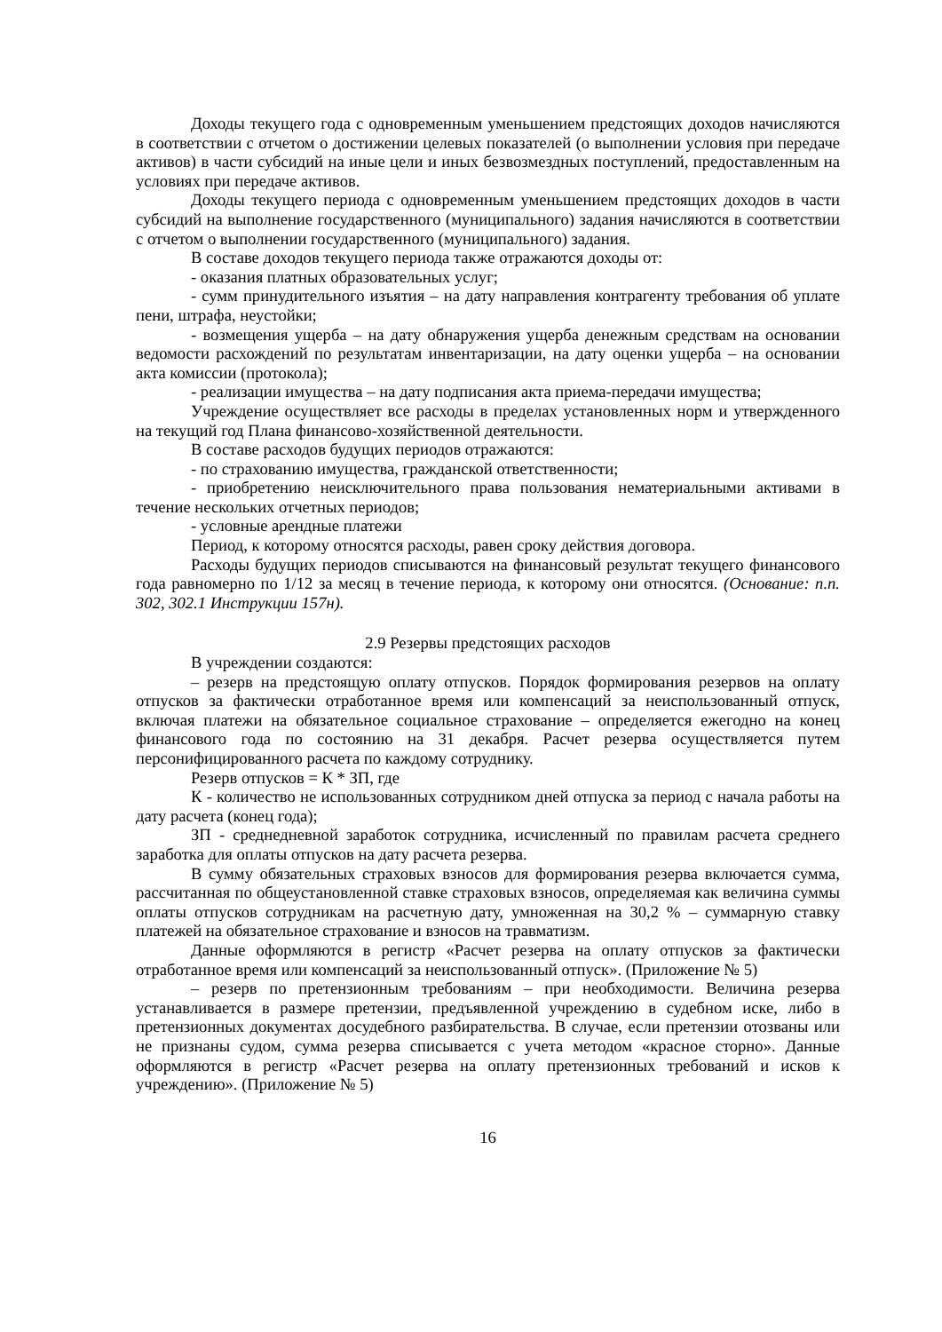Доходы текущего года с одновременным уменьшением предстоящих доходов начисляются в соответствии с отчетом о достижении целевых показателей (о выполнении условия при передаче активов) в части субсидий на иные цели и иных безвозмездных поступлений, предоставленным на условиях при передаче активов.
Доходы текущего периода с одновременным уменьшением предстоящих доходов в части субсидий на выполнение государственного (муниципального) задания начисляются в соответствии с отчетом о выполнении государственного (муниципального) задания.
В составе доходов текущего периода также отражаются доходы от:
- оказания платных образовательных услуг;
- сумм принудительного изъятия – на дату направления контрагенту требования об уплате пени, штрафа, неустойки;
- возмещения ущерба – на дату обнаружения ущерба денежным средствам на основании ведомости расхождений по результатам инвентаризации, на дату оценки ущерба – на основании акта комиссии (протокола);
- реализации имущества – на дату подписания акта приема-передачи имущества;
Учреждение осуществляет все расходы в пределах установленных норм и утвержденного на текущий год Плана финансово-хозяйственной деятельности.
В составе расходов будущих периодов отражаются:
- по страхованию имущества, гражданской ответственности;
- приобретению неисключительного права пользования нематериальными активами в течение нескольких отчетных периодов;
- условные арендные платежи
Период, к которому относятся расходы, равен сроку действия договора.
Расходы будущих периодов списываются на финансовый результат текущего финансового года равномерно по 1/12 за месяц в течение периода, к которому они относятся. (Основание: п.п. 302, 302.1 Инструкции 157н).
2.9 Резервы предстоящих расходов
В учреждении создаются:
– резерв на предстоящую оплату отпусков. Порядок формирования резервов на оплату отпусков за фактически отработанное время или компенсаций за неиспользованный отпуск, включая платежи на обязательное социальное страхование – определяется ежегодно на конец финансового года по состоянию на 31 декабря. Расчет резерва осуществляется путем персонифицированного расчета по каждому сотруднику.
Резерв отпусков = К * ЗП, где
К - количество не использованных сотрудником дней отпуска за период с начала работы на дату расчета (конец года);
ЗП - среднедневной заработок сотрудника, исчисленный по правилам расчета среднего заработка для оплаты отпусков на дату расчета резерва.
В сумму обязательных страховых взносов для формирования резерва включается сумма, рассчитанная по общеустановленной ставке страховых взносов, определяемая как величина суммы оплаты отпусков сотрудникам на расчетную дату, умноженная на 30,2 % – суммарную ставку платежей на обязательное страхование и взносов на травматизм.
Данные оформляются в регистр «Расчет резерва на оплату отпусков за фактически отработанное время или компенсаций за неиспользованный отпуск». (Приложение № 5)
– резерв по претензионным требованиям – при необходимости. Величина резерва устанавливается в размере претензии, предъявленной учреждению в судебном иске, либо в претензионных документах досудебного разбирательства. В случае, если претензии отозваны или не признаны судом, сумма резерва списывается с учета методом «красное сторно». Данные оформляются в регистр «Расчет резерва на оплату претензионных требований и исков к учреждению». (Приложение № 5)
16